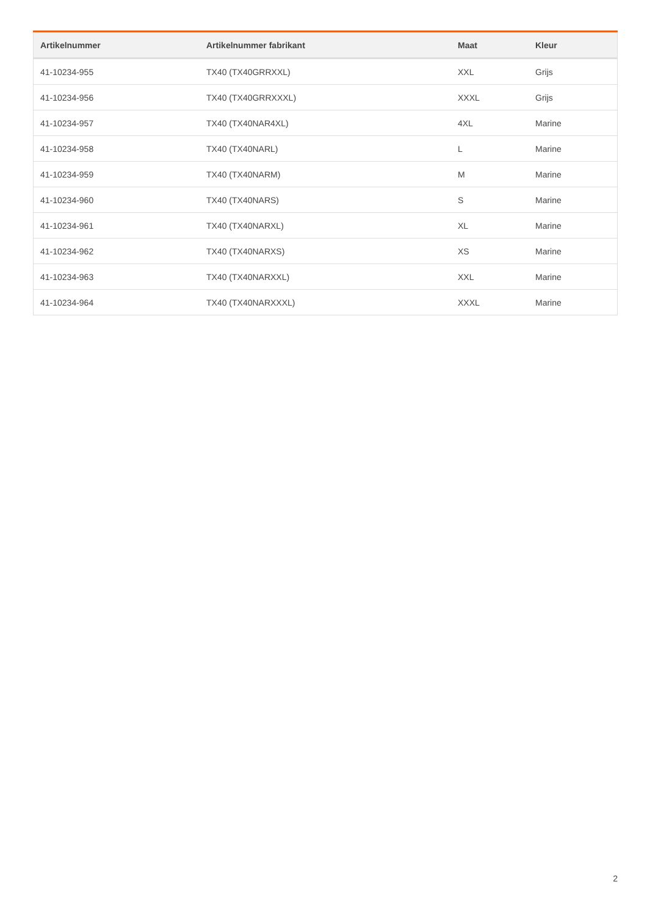| Artikelnummer | Artikelnummer fabrikant | Maat | Kleur |
| --- | --- | --- | --- |
| 41-10234-955 | TX40 (TX40GRRXXL) | XXL | Grijs |
| 41-10234-956 | TX40 (TX40GRRXXXL) | XXXL | Grijs |
| 41-10234-957 | TX40 (TX40NAR4XL) | 4XL | Marine |
| 41-10234-958 | TX40 (TX40NARL) | L | Marine |
| 41-10234-959 | TX40 (TX40NARM) | M | Marine |
| 41-10234-960 | TX40 (TX40NARS) | S | Marine |
| 41-10234-961 | TX40 (TX40NARXL) | XL | Marine |
| 41-10234-962 | TX40 (TX40NARXS) | XS | Marine |
| 41-10234-963 | TX40 (TX40NARXXL) | XXL | Marine |
| 41-10234-964 | TX40 (TX40NARXXXL) | XXXL | Marine |
2